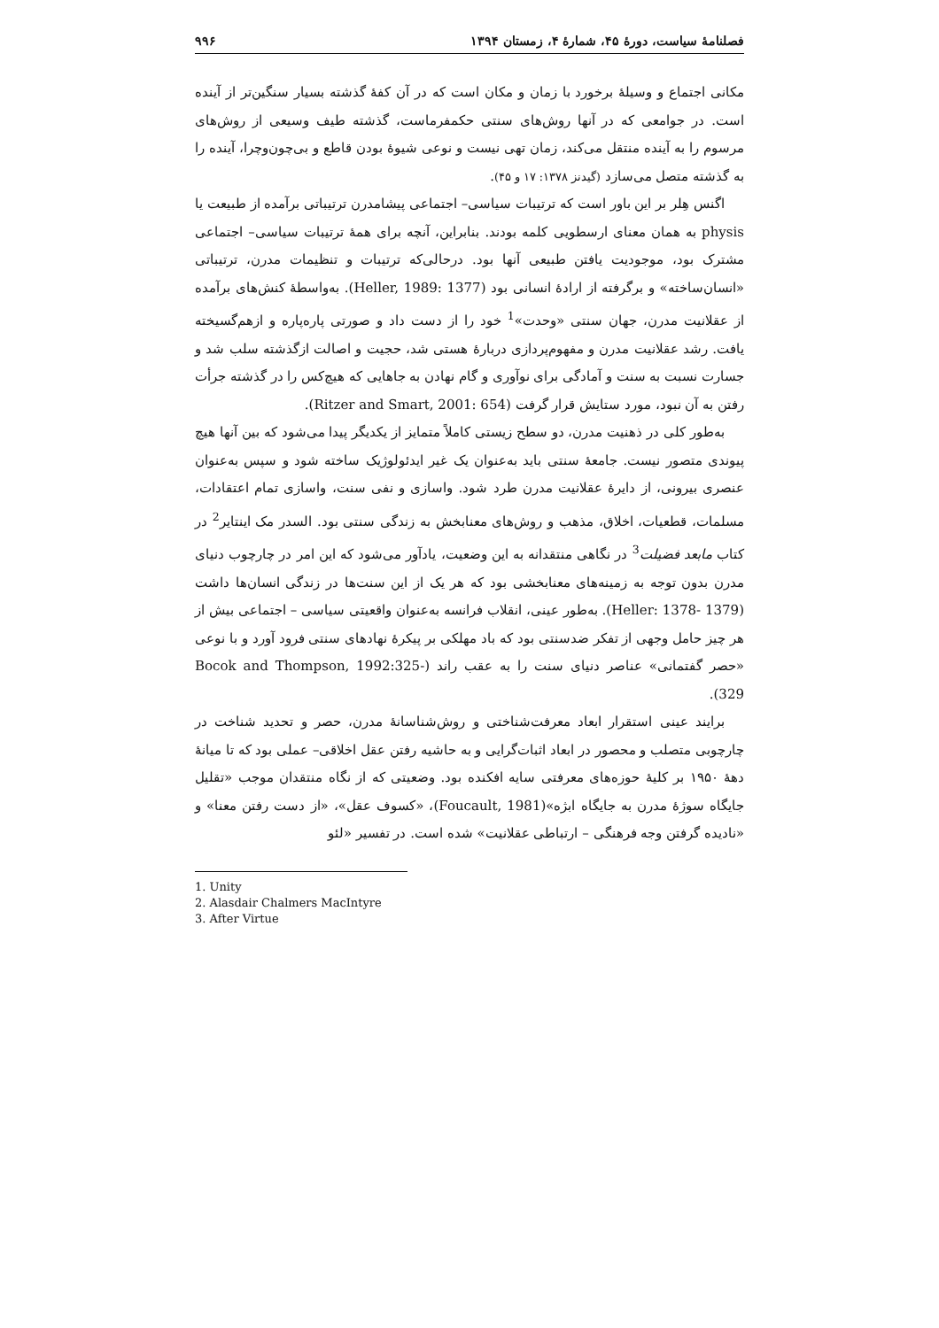فصلنامهٔ سیاست، دورهٔ ۴۵، شمارهٔ ۴، زمستان ۱۳۹۴ ۹۹۶
مکانی اجتماع و وسیلهٔ برخورد با زمان و مکان است که در آن کفهٔ گذشته بسیار سنگین‌تر از آینده است. در جوامعی که در آنها روش‌های سنتی حکمفرماست، گذشته طیف وسیعی از روش‌های مرسوم را به آینده منتقل می‌کند، زمان تهی نیست و نوعی شیوهٔ بودن قاطع و بی‌چون‌وچرا، آینده را به گذشته متصل می‌سازد (گیدنز ۱۳۷۸: ۱۷ و ۴۵).
اگنس هِلر بر این باور است که ترتیبات سیاسی– اجتماعی پیشامدرن ترتیباتی برآمده از طبیعت یا physis به همان معنای ارسطویی کلمه بودند. بنابراین، آنچه برای همهٔ ترتیبات سیاسی– اجتماعی مشترک بود، موجودیت یافتن طبیعی آنها بود. درحالی‌که ترتیبات و تنظیمات مدرن، ترتیباتی «انسان‌ساخته» و برگرفته از ارادهٔ انسانی بود (Heller, 1989: 1377). به‌واسطهٔ کنش‌های برآمده از عقلانیت مدرن، جهان سنتی «وحدت»<sup>1</sup> خود را از دست داد و صورتی پاره‌پاره و ازهم‌گسیخته یافت. رشد عقلانیت مدرن و مفهوم‌پردازی دربارهٔ هستی شد، حجیت و اصالت ازگذشته سلب شد و جسارت نسبت به سنت و آمادگی برای نوآوری و گام نهادن به جاهایی که هیچ‌کس را در گذشته جرأت رفتن به آن نبود، مورد ستایش قرار گرفت (Ritzer and Smart, 2001: 654).
به‌طور کلی در ذهنیت مدرن، دو سطح زیستی کاملاً متمایز از یکدیگر پیدا می‌شود که بین آنها هیچ پیوندی متصور نیست. جامعهٔ سنتی باید به‌عنوان یک غیر ایدئولوژیک ساخته شود و سپس به‌عنوان عنصری بیرونی، از دایرهٔ عقلانیت مدرن طرد شود. واسازی و نفی سنت، واسازی تمام اعتقادات، مسلمات، قطعیات، اخلاق، مذهب و روش‌های معنابخش به زندگی سنتی بود. السدر مک اینتایر<sup>2</sup> در کتاب مابعد فضیلت<sup>3</sup> در نگاهی منتقدانه به این وضعیت، یادآور می‌شود که این امر در چارچوب دنیای مدرن بدون توجه به زمینه‌های معنابخشی بود که هر یک از این سنت‌ها در زندگی انسان‌ها داشت (Heller: 1378- 1379). به‌طور عینی، انقلاب فرانسه به‌عنوان واقعیتی سیاسی – اجتماعی بیش از هر چیز حامل وجهی از تفکر ضدسنتی بود که باد مهلکی بر پیکرهٔ نهادهای سنتی فرود آورد و با نوعی «حصر گفتمانی» عناصر دنیای سنت را به عقب راند (Bocok and Thompson, 1992:325-329).
برایند عینی استقرار ابعاد معرفت‌شناختی و روش‌شناسانهٔ مدرن، حصر و تحدید شناخت در چارچوبی متصلب و محصور در ابعاد اثبات‌گرایی و به حاشیه رفتن عقل اخلاقی– عملی بود که تا میانهٔ دههٔ ۱۹۵۰ بر کلیهٔ حوزه‌های معرفتی سایه افکنده بود. وضعیتی که از نگاه منتقدان موجب «تقلیل جایگاه سوژهٔ مدرن به جایگاه ابژه»(Foucault, 1981)، «کسوف عقل»، «از دست رفتن معنا» و «نادیده گرفتن وجه فرهنگی – ارتباطی عقلانیت» شده است. در تفسیر «لئو
1. Unity
2. Alasdair Chalmers MacIntyre
3. After Virtue